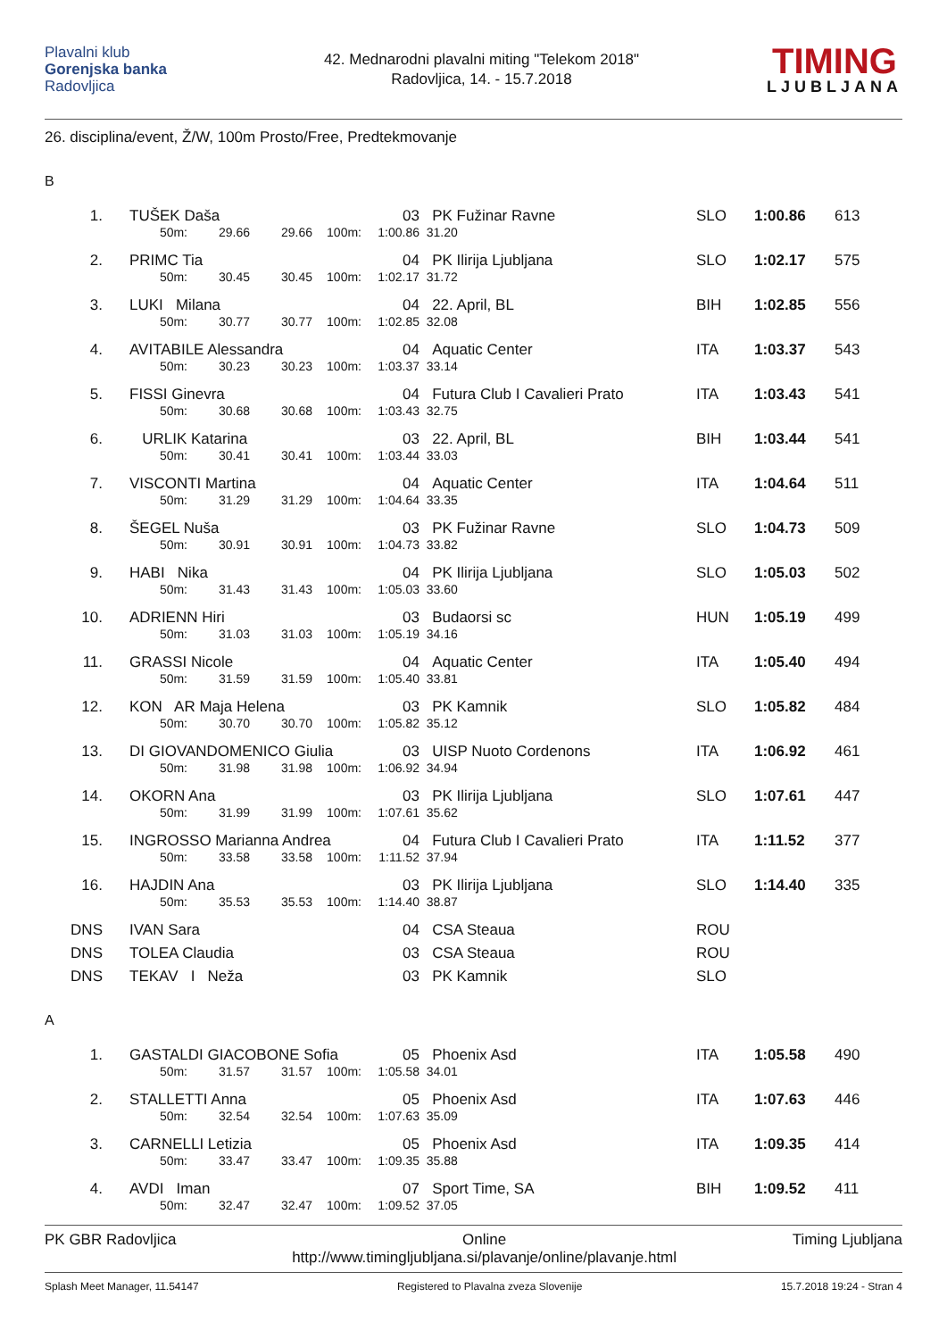Plavalni klub
Gorenjska banka
Radovljica
42. Mednarodni plavalni miting "Telekom 2018"
Radovljica, 14. - 15.7.2018
TIMING
LJUBLJANA
26. disciplina/event, Ž/W, 100m Prosto/Free, Predtekmovanje
B
| 1. | | TUŠEK Daša | | | | 03 | PK Fužinar Ravne | SLO | 1:00.86 | 613 |
| | 50m: | | 29.66 | 29.66 | 100m: | 1:00.86 | 31.20 | | | |
| 2. | | PRIMC Tia | | | | 04 | PK Ilirija Ljubljana | SLO | 1:02.17 | 575 |
| | 50m: | | 30.45 | 30.45 | 100m: | 1:02.17 | 31.72 | | | |
| 3. | | LUKI Milana | | | | 04 | 22. April, BL | BIH | 1:02.85 | 556 |
| | 50m: | | 30.77 | 30.77 | 100m: | 1:02.85 | 32.08 | | | |
| 4. | | AVITABILE Alessandra | | | | 04 | Aquatic Center | ITA | 1:03.37 | 543 |
| | 50m: | | 30.23 | 30.23 | 100m: | 1:03.37 | 33.14 | | | |
| 5. | | FISSI Ginevra | | | | 04 | Futura Club I Cavalieri Prato | ITA | 1:03.43 | 541 |
| | 50m: | | 30.68 | 30.68 | 100m: | 1:03.43 | 32.75 | | | |
| 6. | | URLIK Katarina | | | | 03 | 22. April, BL | BIH | 1:03.44 | 541 |
| | 50m: | | 30.41 | 30.41 | 100m: | 1:03.44 | 33.03 | | | |
| 7. | | VISCONTI Martina | | | | 04 | Aquatic Center | ITA | 1:04.64 | 511 |
| | 50m: | | 31.29 | 31.29 | 100m: | 1:04.64 | 33.35 | | | |
| 8. | | ŠEGEL Nuša | | | | 03 | PK Fužinar Ravne | SLO | 1:04.73 | 509 |
| | 50m: | | 30.91 | 30.91 | 100m: | 1:04.73 | 33.82 | | | |
| 9. | | HABI Nika | | | | 04 | PK Ilirija Ljubljana | SLO | 1:05.03 | 502 |
| | 50m: | | 31.43 | 31.43 | 100m: | 1:05.03 | 33.60 | | | |
| 10. | | ADRIENN Hiri | | | | 03 | Budaorsi sc | HUN | 1:05.19 | 499 |
| | 50m: | | 31.03 | 31.03 | 100m: | 1:05.19 | 34.16 | | | |
| 11. | | GRASSI Nicole | | | | 04 | Aquatic Center | ITA | 1:05.40 | 494 |
| | 50m: | | 31.59 | 31.59 | 100m: | 1:05.40 | 33.81 | | | |
| 12. | | KON AR Maja Helena | | | | 03 | PK Kamnik | SLO | 1:05.82 | 484 |
| | 50m: | | 30.70 | 30.70 | 100m: | 1:05.82 | 35.12 | | | |
| 13. | | DI GIOVANDOMENICO Giulia | | | | 03 | UISP Nuoto Cordenons | ITA | 1:06.92 | 461 |
| | 50m: | | 31.98 | 31.98 | 100m: | 1:06.92 | 34.94 | | | |
| 14. | | OKORN Ana | | | | 03 | PK Ilirija Ljubljana | SLO | 1:07.61 | 447 |
| | 50m: | | 31.99 | 31.99 | 100m: | 1:07.61 | 35.62 | | | |
| 15. | | INGROSSO Marianna Andrea | | | | 04 | Futura Club I Cavalieri Prato | ITA | 1:11.52 | 377 |
| | 50m: | | 33.58 | 33.58 | 100m: | 1:11.52 | 37.94 | | | |
| 16. | | HAJDIN Ana | | | | 03 | PK Ilirija Ljubljana | SLO | 1:14.40 | 335 |
| | 50m: | | 35.53 | 35.53 | 100m: | 1:14.40 | 38.87 | | | |
| DNS | | IVAN Sara | | | | 04 | CSA Steaua | ROU | | |
| DNS | | TOLEA Claudia | | | | 03 | CSA Steaua | ROU | | |
| DNS | | TEKAV I Neža | | | | 03 | PK Kamnik | SLO | | |
A
| 1. | | GASTALDI GIACOBONE Sofia | | | | 05 | Phoenix Asd | ITA | 1:05.58 | 490 |
| | 50m: | | 31.57 | 31.57 | 100m: | 1:05.58 | 34.01 | | | |
| 2. | | STALLETTI Anna | | | | 05 | Phoenix Asd | ITA | 1:07.63 | 446 |
| | 50m: | | 32.54 | 32.54 | 100m: | 1:07.63 | 35.09 | | | |
| 3. | | CARNELLI Letizia | | | | 05 | Phoenix Asd | ITA | 1:09.35 | 414 |
| | 50m: | | 33.47 | 33.47 | 100m: | 1:09.35 | 35.88 | | | |
| 4. | | AVDI Iman | | | | 07 | Sport Time, SA | BIH | 1:09.52 | 411 |
| | 50m: | | 32.47 | 32.47 | 100m: | 1:09.52 | 37.05 | | | |
PK GBR Radovljica Online
http://www.timingljubljana.si/plavanje/online/plavanje.html
Timing Ljubljana
Splash Meet Manager, 11.54147 Registered to Plavalna zveza Slovenije
15.7.2018 19:24 - Stran 4